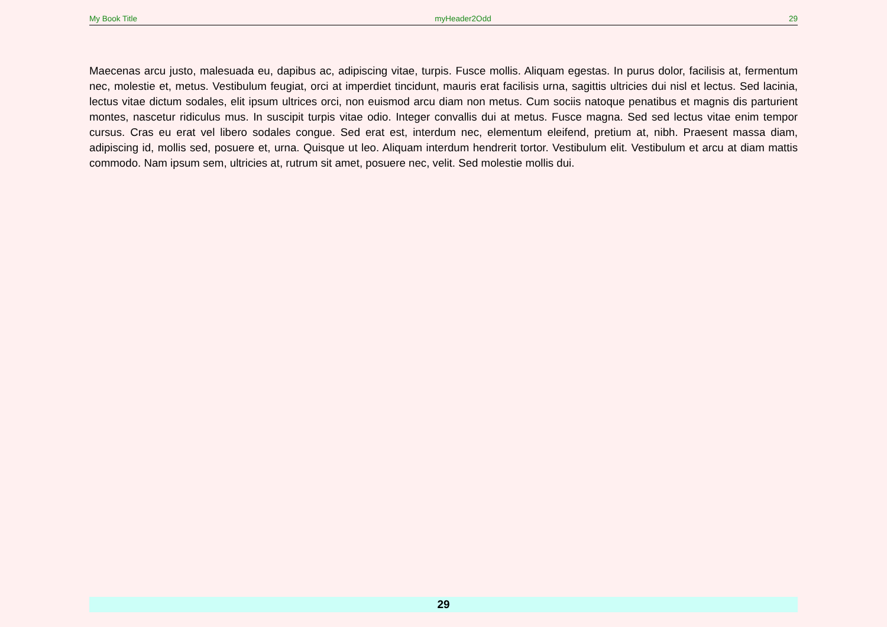My Book Title myHeader2Odd 29
Maecenas arcu justo, malesuada eu, dapibus ac, adipiscing vitae, turpis. Fusce mollis. Aliquam egestas. In purus dolor, facilisis at, fermentum nec, molestie et, metus. Vestibulum feugiat, orci at imperdiet tincidunt, mauris erat facilisis urna, sagittis ultricies dui nisl et lectus. Sed lacinia, lectus vitae dictum sodales, elit ipsum ultrices orci, non euismod arcu diam non metus. Cum sociis natoque penatibus et magnis dis parturient montes, nascetur ridiculus mus. In suscipit turpis vitae odio. Integer convallis dui at metus. Fusce magna. Sed sed lectus vitae enim tempor cursus. Cras eu erat vel libero sodales congue. Sed erat est, interdum nec, elementum eleifend, pretium at, nibh. Praesent massa diam, adipiscing id, mollis sed, posuere et, urna. Quisque ut leo. Aliquam interdum hendrerit tortor. Vestibulum elit. Vestibulum et arcu at diam mattis commodo. Nam ipsum sem, ultricies at, rutrum sit amet, posuere nec, velit. Sed molestie mollis dui.
29